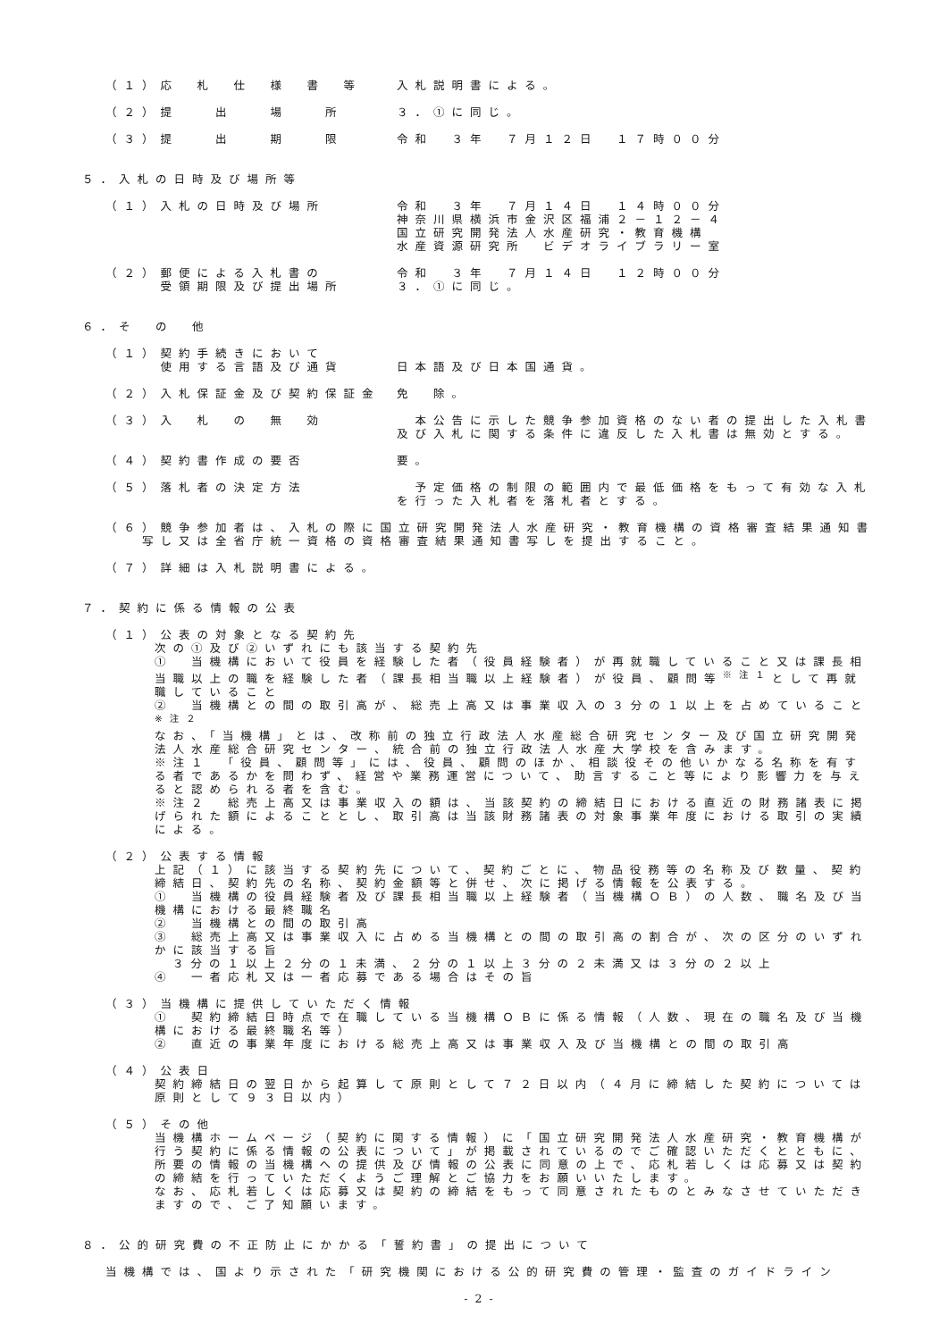（１）応　札　仕　様　書　等 入札説明書による。
（２）提　　出　　場　　所 ３．①に同じ。
（３）提　　出　　期　　限 令和　３年　７月１２日　１７時００分
５．入札の日時及び場所等
（１）入札の日時及び場所 令和　３年　７月１４日　１４時００分
神奈川県横浜市金沢区福浦２－１２－４
国立研究開発法人水産研究・教育機構
水産資源研究所　ビデオライブラリー室
（２）郵便による入札書の
　　　受領期限及び提出場所
令和　３年　７月１４日　１２時００分
３．①に同じ。
６．そ　の　他
（１）契約手続きにおいて
　　　使用する言語及び通貨
日本語及び日本国通貨。
（２）入札保証金及び契約保証金 免　除。
（３）入　札　の　無　効 　本公告に示した競争参加資格のない者の提出した入札書及び入札に関する条件に違反した入札書は無効とする。
（４）契約書作成の要否 要。
（５）落札者の決定方法 　予定価格の制限の範囲内で最低価格をもって有効な入札を行った入札者を落札者とする。
（６）競争参加者は、入札の際に国立研究開発法人水産研究・教育機構の資格審査結果通知書
　　写し又は全省庁統一資格の資格審査結果通知書写しを提出すること。
（７）詳細は入札説明書による。
７．契約に係る情報の公表
（１）公表の対象となる契約先
次の①及び②いずれにも該当する契約先
①　当機構において役員を経験した者（役員経験者）が再就職していること又は課長相当職以上の職を経験した者（課長相当職以上経験者）が役員、顧問等<sup>※注１</sup>として再就職していること
②　当機構との間の取引高が、総売上高又は事業収入の３分の１以上を占めていること<sup>※注２</sup>
なお、「当機構」とは、改称前の独立行政法人水産総合研究センター及び国立研究開発法人水産総合研究センター、統合前の独立行政法人水産大学校を含みます。
※注１　「役員、顧問等」には、役員、顧問のほか、相談役その他いかなる名称を有する者であるかを問わず、経営や業務運営について、助言すること等により影響力を与えると認められる者を含む。
※注２　総売上高又は事業収入の額は、当該契約の締結日における直近の財務諸表に掲げられた額によることとし、取引高は当該財務諸表の対象事業年度における取引の実績による。
（２）公表する情報
上記（１）に該当する契約先について、契約ごとに、物品役務等の名称及び数量、契約締結日、契約先の名称、契約金額等と併せ、次に掲げる情報を公表する。
①　当機構の役員経験者及び課長相当職以上経験者（当機構ＯＢ）の人数、職名及び当機構における最終職名
②　当機構との間の取引高
③　総売上高又は事業収入に占める当機構との間の取引高の割合が、次の区分のいずれかに該当する旨
３分の１以上２分の１未満、２分の１以上３分の２未満又は３分の２以上
④　一者応札又は一者応募である場合はその旨
（３）当機構に提供していただく情報
①　契約締結日時点で在職している当機構ＯＢに係る情報（人数、現在の職名及び当機構における最終職名等）
②　直近の事業年度における総売上高又は事業収入及び当機構との間の取引高
（４）公表日
契約締結日の翌日から起算して原則として７２日以内（４月に締結した契約については原則として９３日以内）
（５）その他
当機構ホームページ（契約に関する情報）に「国立研究開発法人水産研究・教育機構が行う契約に係る情報の公表について」が掲載されているのでご確認いただくとともに、所要の情報の当機構への提供及び情報の公表に同意の上で、応札若しくは応募又は契約の締結を行っていただくようご理解とご協力をお願いいたします。
なお、応札若しくは応募又は契約の締結をもって同意されたものとみなさせていただきますので、ご了知願います。
８．公的研究費の不正防止にかかる「誓約書」の提出について
当機構では、国より示された「研究機関における公的研究費の管理・監査のガイドライン
- 2 -